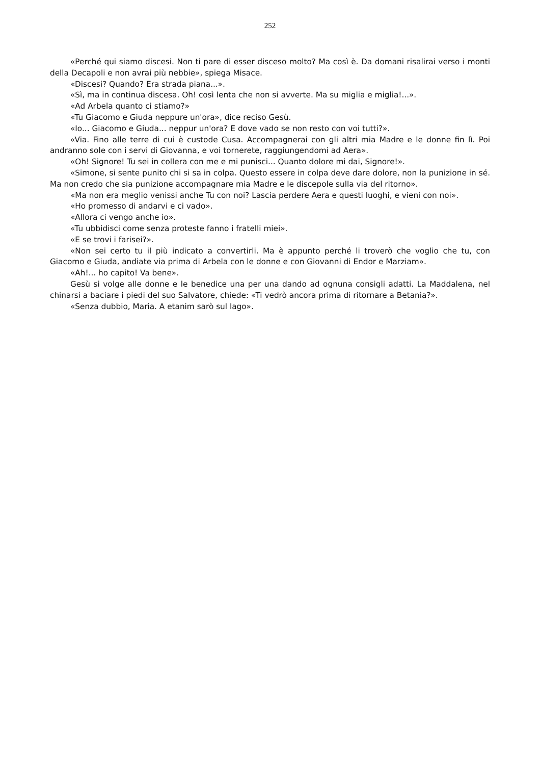252
«Perché qui siamo discesi. Non ti pare di esser disceso molto? Ma così è. Da domani risalirai verso i monti della Decapoli e non avrai più nebbie», spiega Misace.
«Discesi? Quando? Era strada piana...».
«Sì, ma in continua discesa. Oh! così lenta che non si avverte. Ma su miglia e miglia!...».
«Ad Arbela quanto ci stiamo?»
«Tu Giacomo e Giuda neppure un'ora», dice reciso Gesù.
«Io... Giacomo e Giuda... neppur un'ora? E dove vado se non resto con voi tutti?».
«Via. Fino alle terre di cui è custode Cusa. Accompagnerai con gli altri mia Madre e le donne fin lì. Poi andranno sole con i servi di Giovanna, e voi tornerete, raggiungendomi ad Aera».
«Oh! Signore! Tu sei in collera con me e mi punisci... Quanto dolore mi dai, Signore!».
«Simone, si sente punito chi si sa in colpa. Questo essere in colpa deve dare dolore, non la punizione in sé. Ma non credo che sia punizione accompagnare mia Madre e le discepole sulla via del ritorno».
«Ma non era meglio venissi anche Tu con noi? Lascia perdere Aera e questi luoghi, e vieni con noi».
«Ho promesso di andarvi e ci vado».
«Allora ci vengo anche io».
«Tu ubbidisci come senza proteste fanno i fratelli miei».
«E se trovi i farisei?».
«Non sei certo tu il più indicato a convertirli. Ma è appunto perché li troverò che voglio che tu, con Giacomo e Giuda, andiate via prima di Arbela con le donne e con Giovanni di Endor e Marziam».
«Ah!... ho capito! Va bene».
Gesù si volge alle donne e le benedice una per una dando ad ognuna consigli adatti. La Maddalena, nel chinarsi a baciare i piedi del suo Salvatore, chiede: «Ti vedrò ancora prima di ritornare a Betania?».
«Senza dubbio, Maria. A etanim sarò sul lago».